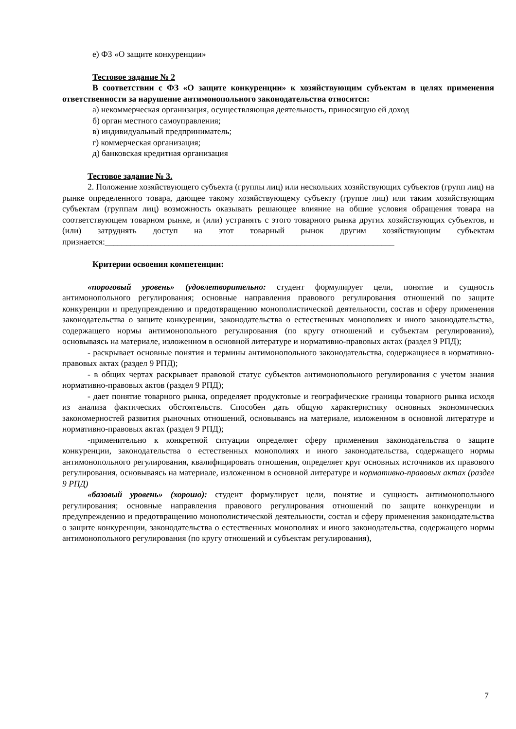е) ФЗ «О защите конкуренции»
Тестовое задание № 2
В соответствии с ФЗ «О защите конкуренции» к хозяйствующим субъектам в целях применения ответственности за нарушение антимонопольного законодательства относятся:
а) некоммерческая организация, осуществляющая деятельность, приносящую ей доход
б) орган местного самоуправления;
в) индивидуальный предприниматель;
г) коммерческая организация;
д) банковская кредитная организация
Тестовое задание № 3.
2. Положение хозяйствующего субъекта (группы лиц) или нескольких хозяйствующих субъектов (групп лиц) на рынке определенного товара, дающее такому хозяйствующему субъекту (группе лиц) или таким хозяйствующим субъектам (группам лиц) возможность оказывать решающее влияние на общие условия обращения товара на соответствующем товарном рынке, и (или) устранять с этого товарного рынка других хозяйствующих субъектов, и (или) затруднять доступ на этот товарный рынок другим хозяйствующим субъектам признается:____________________________________________________________________
Критерии освоения компетенции:
«пороговый уровень» (удовлетворительно: студент формулирует цели, понятие и сущность антимонопольного регулирования; основные направления правового регулирования отношений по защите конкуренции и предупреждению и предотвращению монополистической деятельности, состав и сферу применения законодательства о защите конкуренции, законодательства о естественных монополиях и иного законодательства, содержащего нормы антимонопольного регулирования (по кругу отношений и субъектам регулирования), основываясь на материале, изложенном в основной литературе и нормативно-правовых актах (раздел 9 РПД);
- раскрывает основные понятия и термины антимонопольного законодательства, содержащиеся в нормативно-правовых актах (раздел 9 РПД);
- в общих чертах раскрывает правовой статус субъектов антимонопольного регулирования с учетом знания нормативно-правовых актов (раздел 9 РПД);
- дает понятие товарного рынка, определяет продуктовые и географические границы товарного рынка исходя из анализа фактических обстоятельств. Способен дать общую характеристику основных экономических закономерностей развития рыночных отношений, основываясь на материале, изложенном в основной литературе и нормативно-правовых актах (раздел 9 РПД);
-применительно к конкретной ситуации определяет сферу применения законодательства о защите конкуренции, законодательства о естественных монополиях и иного законодательства, содержащего нормы антимонопольного регулирования, квалифицировать отношения, определяет круг основных источников их правового регулирования, основываясь на материале, изложенном в основной литературе и нормативно-правовых актах (раздел 9 РПД)
«базовый уровень» (хорошо): студент формулирует цели, понятие и сущность антимонопольного регулирования; основные направления правового регулирования отношений по защите конкуренции и предупреждению и предотвращению монополистической деятельности, состав и сферу применения законодательства о защите конкуренции, законодательства о естественных монополиях и иного законодательства, содержащего нормы антимонопольного регулирования (по кругу отношений и субъектам регулирования),
7